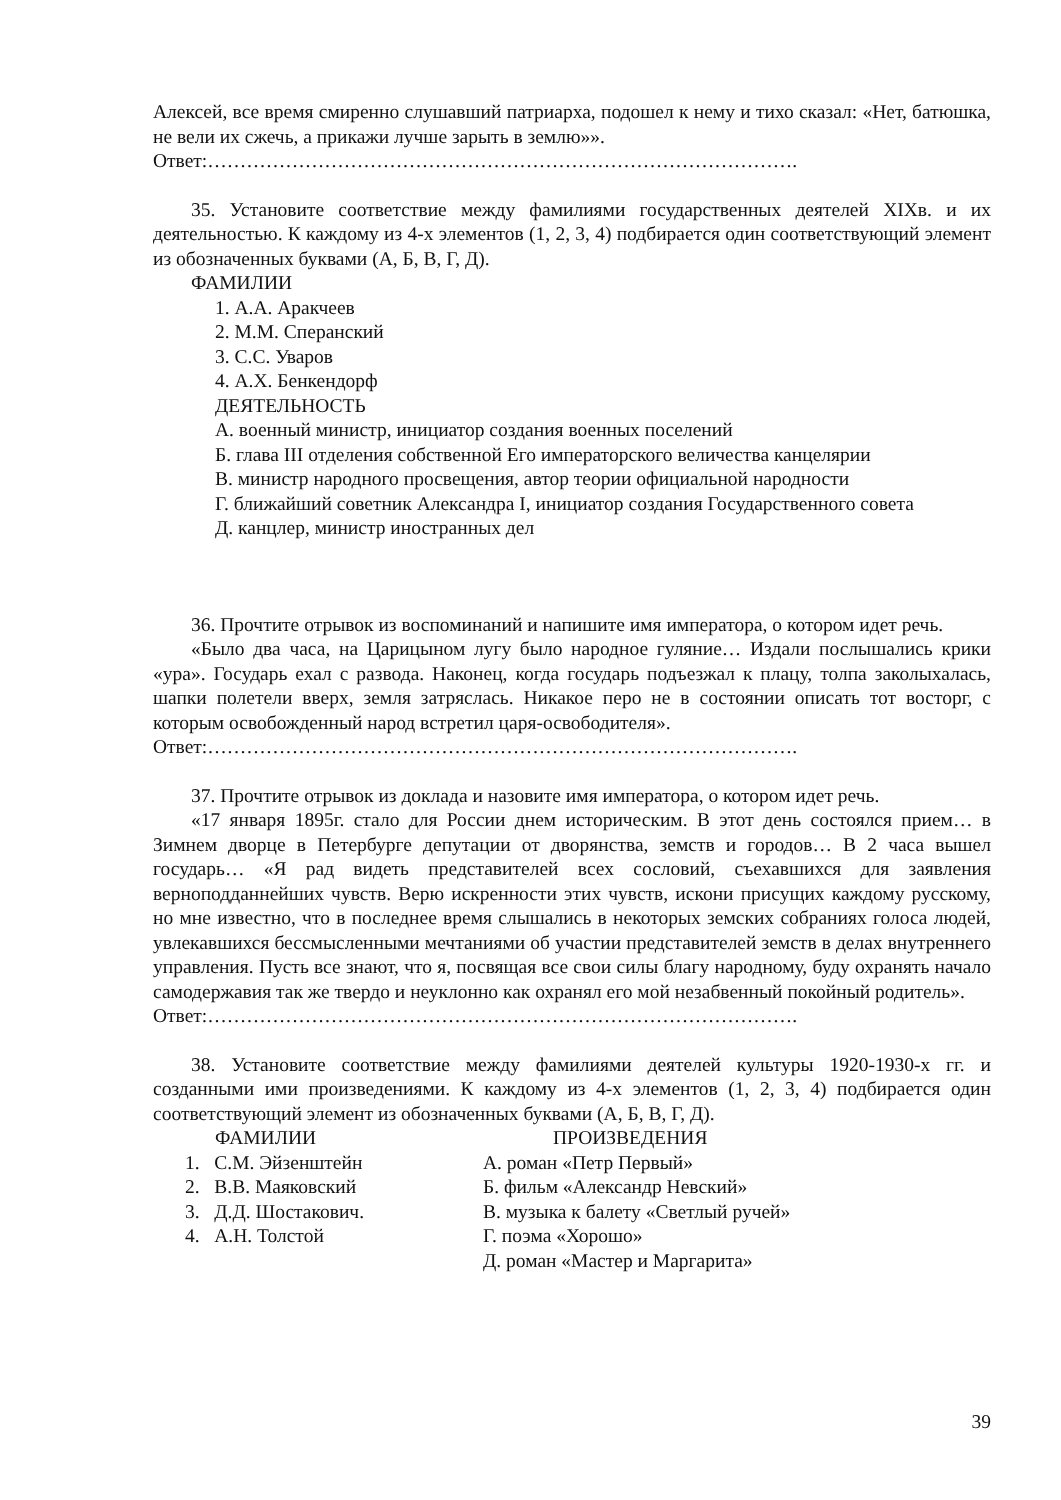Алексей, все время смиренно слушавший патриарха, подошел к нему и тихо сказал: «Нет, батюшка, не вели их сжечь, а прикажи лучше зарыть в землю»».
Ответ:……………………………………………………………………………….
35. Установите соответствие между фамилиями государственных деятелей XIXв. и их деятельностью. К каждому из 4-х элементов (1, 2, 3, 4) подбирается один соответствующий элемент из обозначенных буквами (А, Б, В, Г, Д).
ФАМИЛИИ
1. А.А. Аракчеев
2. М.М. Сперанский
3. С.С. Уваров
4. А.Х. Бенкендорф
ДЕЯТЕЛЬНОСТЬ
А. военный министр, инициатор создания военных поселений
Б. глава III отделения собственной Его императорского величества канцелярии
В. министр народного просвещения, автор теории официальной народности
Г. ближайший советник Александра I, инициатор создания Государственного совета
Д. канцлер, министр иностранных дел
36. Прочтите отрывок из воспоминаний и напишите имя императора, о котором идет речь.
«Было два часа, на Царицыном лугу было народное гуляние… Издали послышались крики «ура». Государь ехал с развода. Наконец, когда государь подъезжал к плацу, толпа заколыхалась, шапки полетели вверх, земля затряслась. Никакое перо не в состоянии описать тот восторг, с которым освобожденный народ встретил царя-освободителя».
Ответ:……………………………………………………………………………….
37. Прочтите отрывок из доклада и назовите имя императора, о котором идет речь.
«17 января 1895г. стало для России днем историческим. В этот день состоялся прием… в Зимнем дворце в Петербурге депутации от дворянства, земств и городов… В 2 часа вышел государь… «Я рад видеть представителей всех сословий, съехавшихся для заявления верноподданнейших чувств. Верю искренности этих чувств, искони присущих каждому русскому, но мне известно, что в последнее время слышались в некоторых земских собраниях голоса людей, увлекавшихся бессмысленными мечтаниями об участии представителей земств в делах внутреннего управления. Пусть все знают, что я, посвящая все свои силы благу народному, буду охранять начало самодержавия так же твердо и неуклонно как охранял его мой незабвенный покойный родитель».
Ответ:……………………………………………………………………………….
38. Установите соответствие между фамилиями деятелей культуры 1920-1930-х гг. и созданными ими произведениями. К каждому из 4-х элементов (1, 2, 3, 4) подбирается один соответствующий элемент из обозначенных буквами (А, Б, В, Г, Д).
ФАМИЛИИ ПРОИЗВЕДЕНИЯ
1. С.М. Эйзенштейн А. роман «Петр Первый»
2. В.В. Маяковский Б. фильм «Александр Невский»
3. Д.Д. Шостакович. В. музыка к балету «Светлый ручей»
4. А.Н. Толстой Г. поэма «Хорошо»
Д. роман «Мастер и Маргарита»
39